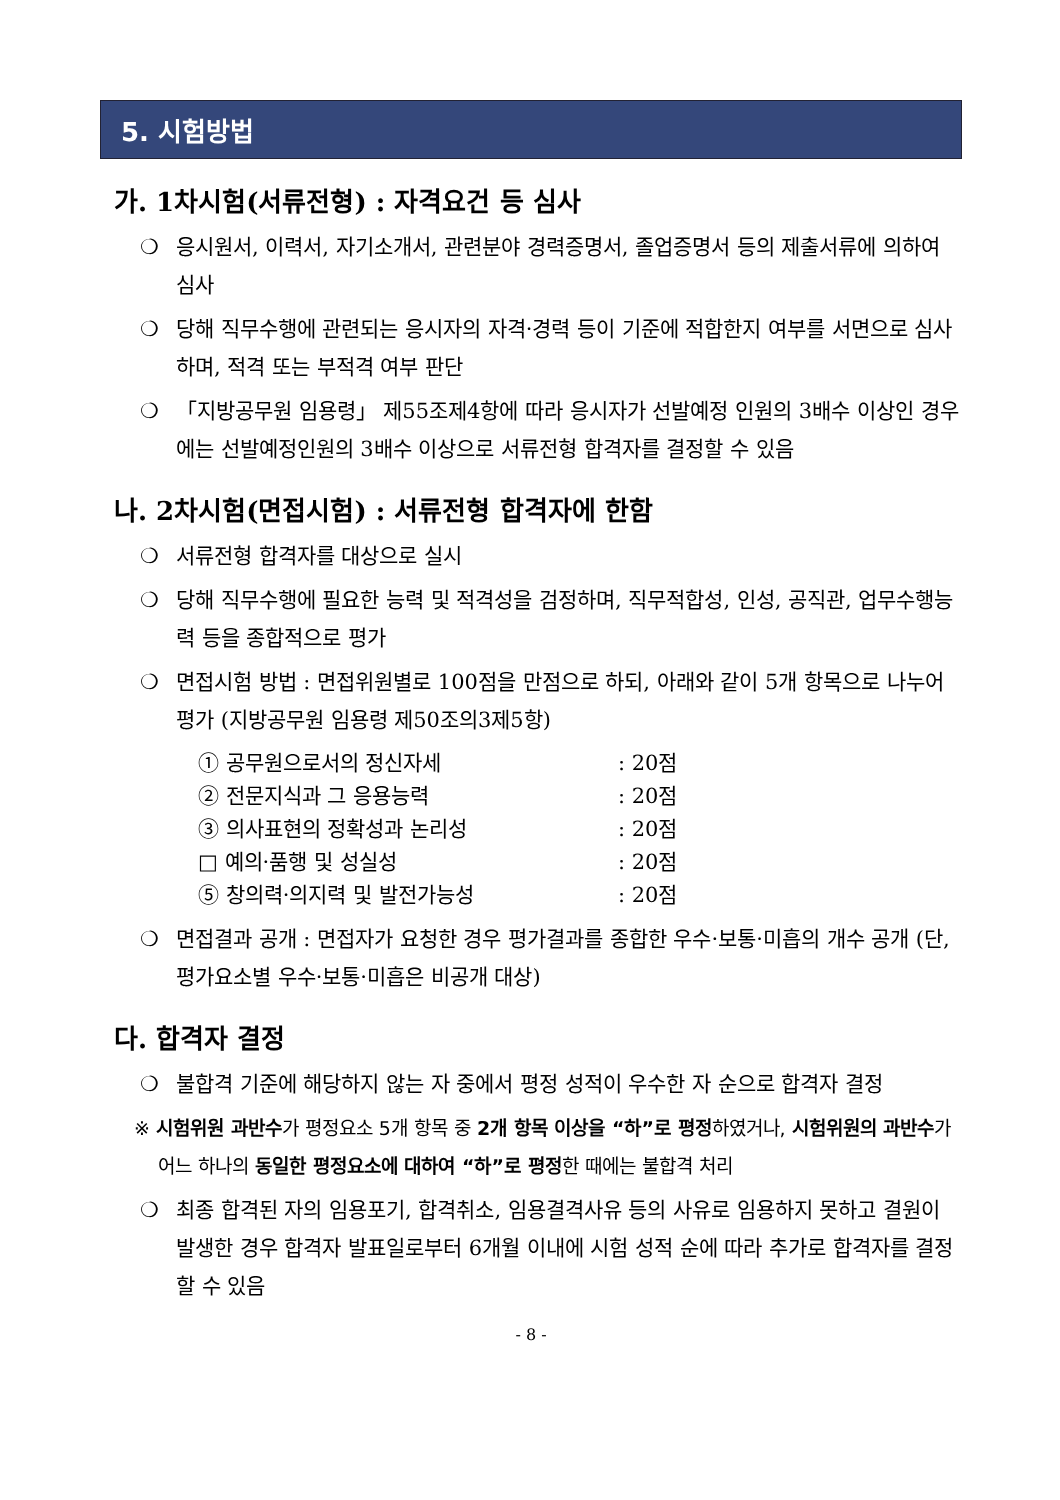5. 시험방법
가. 1차시험(서류전형) : 자격요건 등 심사
❍ 응시원서, 이력서, 자기소개서, 관련분야 경력증명서, 졸업증명서 등의 제출서류에 의하여 심사
❍ 당해 직무수행에 관련되는 응시자의 자격·경력 등이 기준에 적합한지 여부를 서면으로 심사하며, 적격 또는 부적격 여부 판단
❍ 「지방공무원 임용령」 제55조제4항에 따라 응시자가 선발예정 인원의 3배수 이상인 경우에는 선발예정인원의 3배수 이상으로 서류전형 합격자를 결정할 수 있음
나. 2차시험(면접시험) : 서류전형 합격자에 한함
❍ 서류전형 합격자를 대상으로 실시
❍ 당해 직무수행에 필요한 능력 및 적격성을 검정하며, 직무적합성, 인성, 공직관, 업무수행능력 등을 종합적으로 평가
❍ 면접시험 방법 : 면접위원별로 100점을 만점으로 하되, 아래와 같이 5개 항목으로 나누어 평가 (지방공무원 임용령 제50조의3제5항)
① 공무원으로서의 정신자세 : 20점
② 전문지식과 그 응용능력 : 20점
③ 의사표현의 정확성과 논리성 : 20점
□ 예의·품행 및 성실성 : 20점
⑤ 창의력·의지력 및 발전가능성 : 20점
❍ 면접결과 공개 : 면접자가 요청한 경우 평가결과를 종합한 우수·보통·미흡의 개수 공개 (단, 평가요소별 우수·보통·미흡은 비공개 대상)
다. 합격자 결정
❍ 불합격 기준에 해당하지 않는 자 중에서 평정 성적이 우수한 자 순으로 합격자 결정
※ 시험위원 과반수가 평정요소 5개 항목 중 2개 항목 이상을 “하”로 평정하였거나, 시험위원의 과반수가 어느 하나의 동일한 평정요소에 대하여 “하”로 평정한 때에는 불합격 처리
❍ 최종 합격된 자의 임용포기, 합격취소, 임용결격사유 등의 사유로 임용하지 못하고 결원이 발생한 경우 합격자 발표일로부터 6개월 이내에 시험 성적 순에 따라 추가로 합격자를 결정할 수 있음
- 8 -